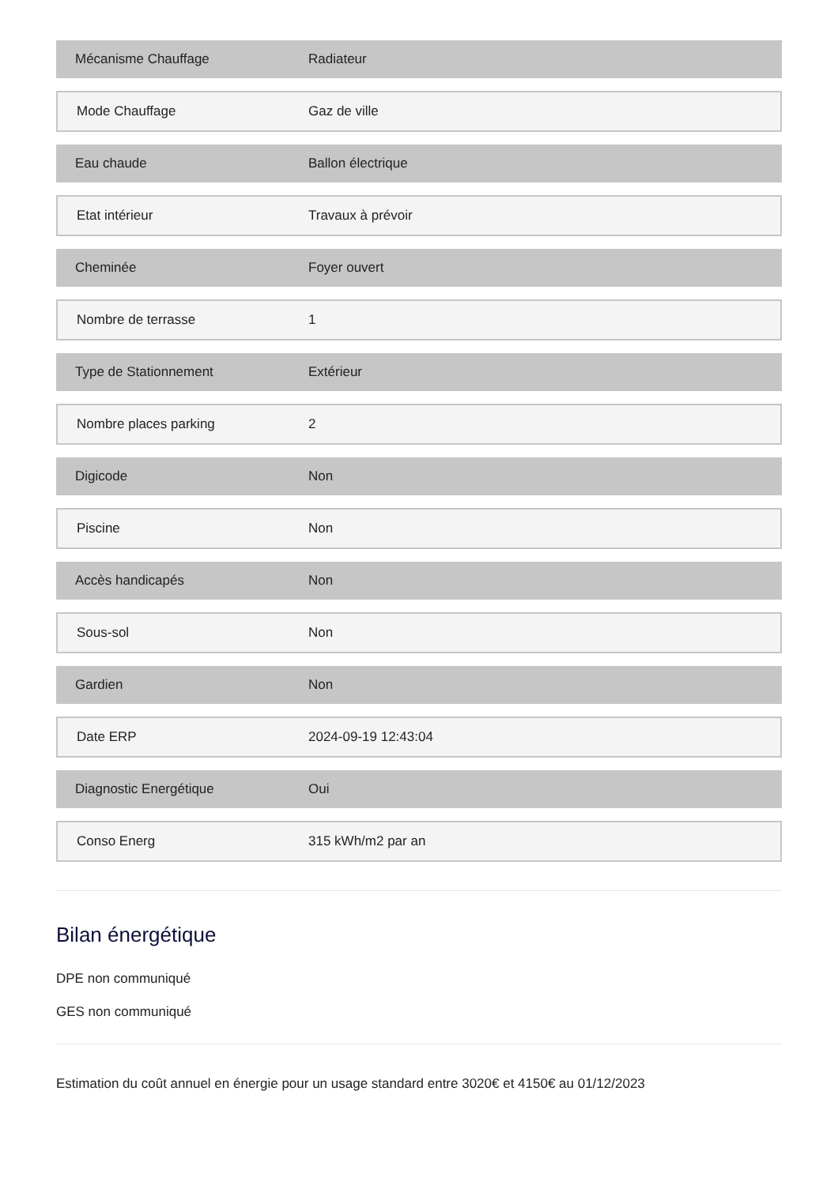| Mécanisme Chauffage | Radiateur |
| Mode Chauffage | Gaz de ville |
| Eau chaude | Ballon électrique |
| Etat intérieur | Travaux à prévoir |
| Cheminée | Foyer ouvert |
| Nombre de terrasse | 1 |
| Type de Stationnement | Extérieur |
| Nombre places parking | 2 |
| Digicode | Non |
| Piscine | Non |
| Accès handicapés | Non |
| Sous-sol | Non |
| Gardien | Non |
| Date ERP | 2024-09-19 12:43:04 |
| Diagnostic Energétique | Oui |
| Conso Energ | 315 kWh/m2 par an |
Bilan énergétique
DPE non communiqué
GES non communiqué
Estimation du coût annuel en énergie pour un usage standard entre 3020€ et 4150€ au 01/12/2023